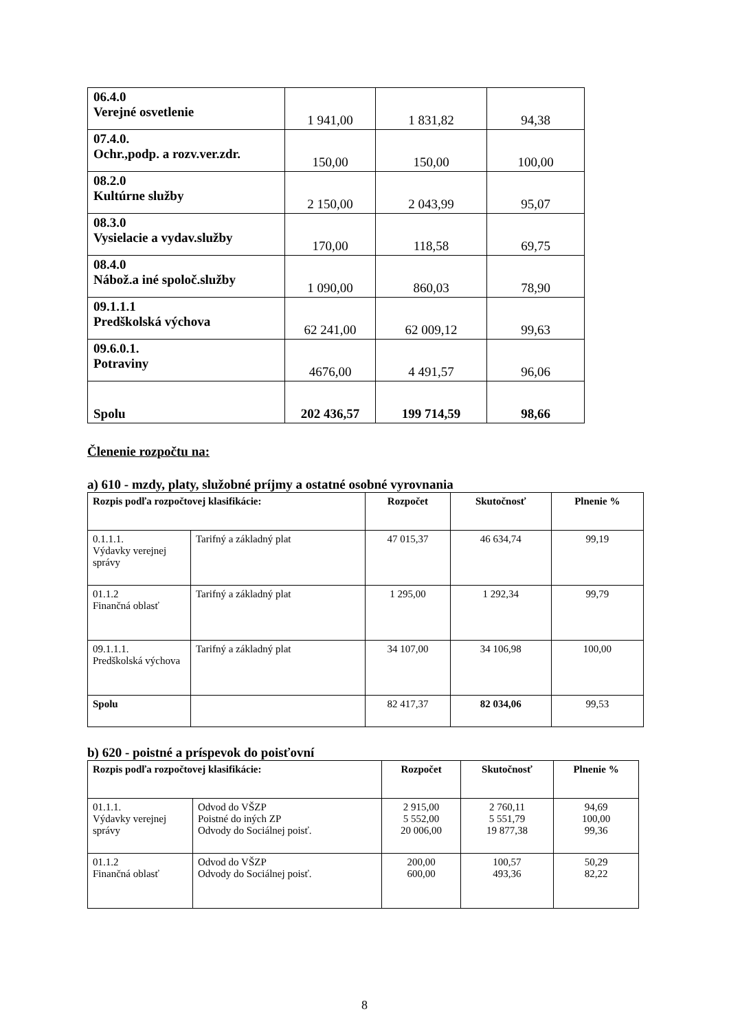| 06.4.0 Verejné osvetlenie | 1 941,00 | 1 831,82 | 94,38 |
| 07.4.0. Ochr.,podp. a rozv.ver.zdr. | 150,00 | 150,00 | 100,00 |
| 08.2.0 Kultúrne služby | 2 150,00 | 2 043,99 | 95,07 |
| 08.3.0 Vysielacie a vydav.služby | 170,00 | 118,58 | 69,75 |
| 08.4.0 Nábož.a iné spoloč.služby | 1 090,00 | 860,03 | 78,90 |
| 09.1.1.1 Predškolská výchova | 62 241,00 | 62 009,12 | 99,63 |
| 09.6.0.1. Potraviny | 4676,00 | 4 491,57 | 96,06 |
| Spolu | 202 436,57 | 199 714,59 | 98,66 |
Členenie rozpočtu na:
a) 610 - mzdy, platy, služobné príjmy a ostatné osobné vyrovnania
| Rozpis podľa rozpočtovej klasifikácie: | | Rozpočet | Skutočnosť | Plnenie % |
| --- | --- | --- | --- | --- |
| 0.1.1.1. Výdavky verejnej správy | Tarifný a základný plat | 47 015,37 | 46 634,74 | 99,19 |
| 01.1.2 Finančná oblasť | Tarifný a základný plat | 1 295,00 | 1 292,34 | 99,79 |
| 09.1.1.1. Predškolská výchova | Tarifný a základný plat | 34 107,00 | 34 106,98 | 100,00 |
| Spolu | | 82 417,37 | 82 034,06 | 99,53 |
b) 620 - poistné a príspevok do poisťovní
| Rozpis podľa rozpočtovej klasifikácie: | | Rozpočet | Skutočnosť | Plnenie % |
| --- | --- | --- | --- | --- |
| 01.1.1. Výdavky verejnej správy | Odvod do VŠZP Poistné do iných ZP Odvody do Sociálnej poisť. | 2 915,00 5 552,00 20 006,00 | 2 760,11 5 551,79 19 877,38 | 94,69 100,00 99,36 |
| 01.1.2 Finančná oblasť | Odvod do VŠZP Odvody do Sociálnej poisť. | 200,00 600,00 | 100,57 493,36 | 50,29 82,22 |
8